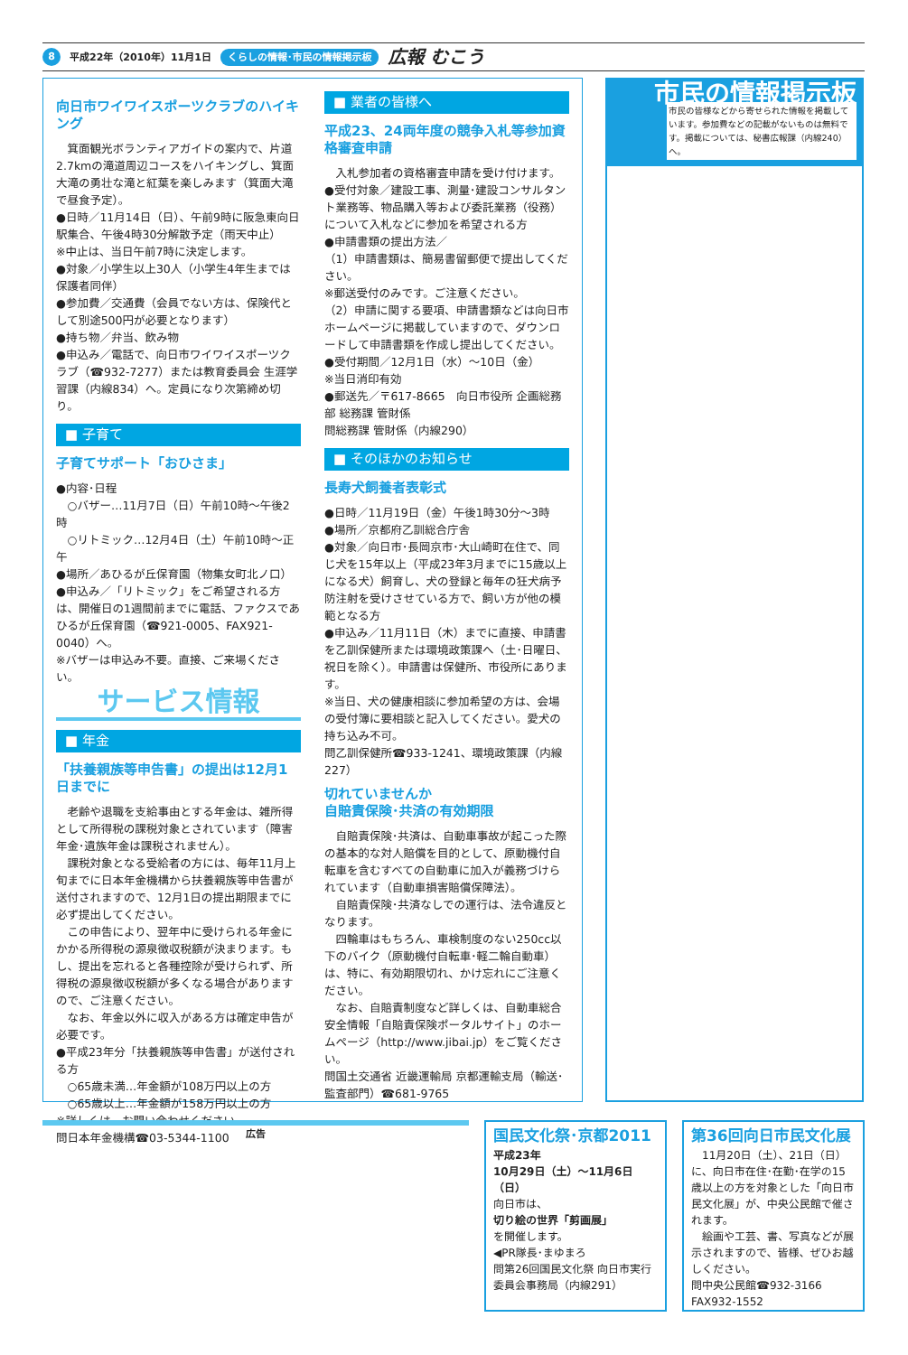8 平成22年（2010年）11月1日 くらしの情報･市民の情報掲示板 広報 むこう
向日市ワイワイスポーツクラブのハイキング
　箕面観光ボランティアガイドの案内で、片道2.7kmの滝道周辺コースをハイキングし、箕面大滝の勇壮な滝と紅葉を楽しみます（箕面大滝で昼食予定）。
●日時／11月14日（日）、午前9時に阪急東向日駅集合、午後4時30分解散予定（雨天中止）
※中止は、当日午前7時に決定します。
●対象／小学生以上30人（小学生4年生までは保護者同伴）
●参加費／交通費（会員でない方は、保険代として別途500円が必要となります）
●持ち物／弁当、飲み物
●申込み／電話で、向日市ワイワイスポーツクラブ（☎932-7277）または教育委員会 生涯学習課（内線834）へ。定員になり次第締め切り。
■ 子育て
子育てサポート「おひさま」
●内容･日程
　○バザー…11月7日（日）午前10時～午後2時
　○リトミック…12月4日（土）午前10時～正午
●場所／あひるが丘保育園（物集女町北ノ口）
●申込み／「リトミック」をご希望される方は、開催日の1週間前までに電話、ファクスであひるが丘保育園（☎921-0005、FAX921-0040）へ。
※バザーは申込み不要。直接、ご来場ください。
サービス情報
■ 年金
「扶養親族等申告書」の提出は12月1日までに
　老齢や退職を支給事由とする年金は、雑所得として所得税の課税対象とされています（障害年金･遺族年金は課税されません）。
　課税対象となる受給者の方には、毎年11月上旬までに日本年金機構から扶養親族等申告書が送付されますので、12月1日の提出期限までに必ず提出してください。
　この申告により、翌年中に受けられる年金にかかる所得税の源泉徴収税額が決まります。もし、提出を忘れると各種控除が受けられず、所得税の源泉徴収税額が多くなる場合がありますので、ご注意ください。
　なお、年金以外に収入がある方は確定申告が必要です。
●平成23年分「扶養親族等申告書」が送付される方
　○65歳未満…年金額が108万円以上の方
　○65歳以上…年金額が158万円以上の方
※詳しくは、お問い合わせください。
問日本年金機構☎03-5344-1100
■ 業者の皆様へ
平成23、24両年度の競争入札等参加資格審査申請
　入札参加者の資格審査申請を受け付けます。
●受付対象／建設工事、測量･建設コンサルタント業務等、物品購入等および委託業務（役務）について入札などに参加を希望される方
●申請書類の提出方法／
（1）申請書類は、簡易書留郵便で提出してください。
※郵送受付のみです。ご注意ください。
（2）申請に関する要項、申請書類などは向日市ホームページに掲載していますので、ダウンロードして申請書類を作成し提出してください。
●受付期間／12月1日（水）～10日（金）
※当日消印有効
●郵送先／〒617-8665　向日市役所 企画総務部 総務課 管財係
問総務課 管財係（内線290）
■ そのほかのお知らせ
長寿犬飼養者表彰式
●日時／11月19日（金）午後1時30分～3時
●場所／京都府乙訓総合庁舎
●対象／向日市･長岡京市･大山崎町在住で、同じ犬を15年以上（平成23年3月までに15歳以上になる犬）飼育し、犬の登録と毎年の狂犬病予防注射を受けさせている方で、飼い方が他の模範となる方
●申込み／11月11日（木）までに直接、申請書を乙訓保健所または環境政策課へ（土･日曜日、祝日を除く）。申請書は保健所、市役所にあります。
※当日、犬の健康相談に参加希望の方は、会場の受付簿に要相談と記入してください。愛犬の持ち込み不可。
問乙訓保健所☎933-1241、環境政策課（内線227）
切れていませんか
自賠責保険･共済の有効期限
　自賠責保険･共済は、自動車事故が起こった際の基本的な対人賠償を目的として、原動機付自転車を含むすべての自動車に加入が義務づけられています（自動車損害賠償保障法）。
　自賠責保険･共済なしでの運行は、法令違反となります。
　四輪車はもちろん、車検制度のない250cc以下のバイク（原動機付自転車･軽二輪自動車）は、特に、有効期限切れ、かけ忘れにご注意ください。
　なお、自賠責制度など詳しくは、自動車総合安全情報「自賠責保険ポータルサイト」のホームページ（http://www.jibai.jp）をご覧ください。
問国土交通省 近畿運輸局 京都運輸支局（輸送･監査部門）☎681-9765
市民の情報掲示板
市民の皆様などから寄せられた情報を掲載しています。参加費などの記載がないものは無料です。掲載については、秘書広報課（内線240）へ。
広告
国民文化祭･京都2011
平成23年
10月29日（土）～11月6日（日）
向日市は、
切り絵の世界「剪画展」
を開催します。
◀PR隊長･まゆまろ
問第26回国民文化祭 向日市実行委員会事務局（内線291）
第36回向日市民文化展
　11月20日（土）、21日（日）に、向日市在住･在勤･在学の15歳以上の方を対象とした「向日市民文化展」が、中央公民館で催されます。
　絵画や工芸、書、写真などが展示されますので、皆様、ぜひお越しください。
問中央公民館☎932-3166
FAX932-1552